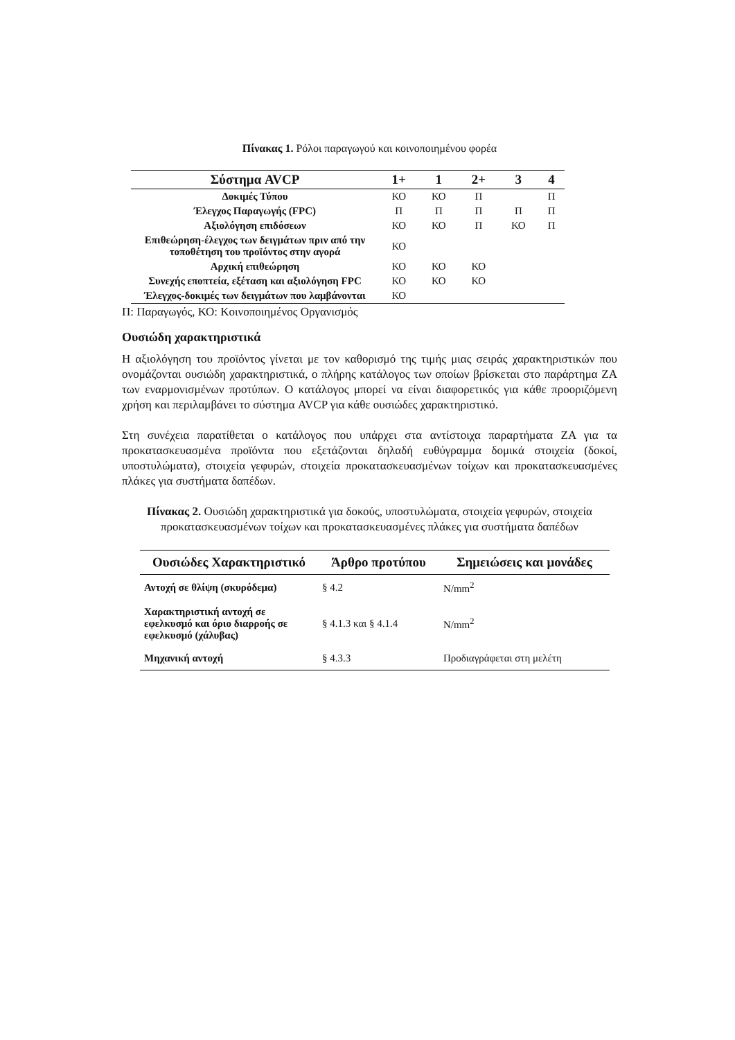Πίνακας 1. Ρόλοι παραγωγού και κοινοποιημένου φορέα
| Σύστημα AVCP | 1+ | 1 | 2+ | 3 | 4 |
| --- | --- | --- | --- | --- | --- |
| Δοκιμές Τύπου | ΚΟ | ΚΟ | Π | | Π |
| Έλεγχος Παραγωγής (FPC) | Π | Π | Π | Π | Π |
| Αξιολόγηση επιδόσεων | ΚΟ | ΚΟ | Π | ΚΟ | Π |
| Επιθεώρηση-έλεγχος των δειγμάτων πριν από την τοποθέτηση του προϊόντος στην αγορά | ΚΟ | | | | |
| Αρχική επιθεώρηση | ΚΟ | ΚΟ | ΚΟ | | |
| Συνεχής εποπτεία, εξέταση και αξιολόγηση FPC | ΚΟ | ΚΟ | ΚΟ | | |
| Έλεγχος-δοκιμές των δειγμάτων που λαμβάνονται | ΚΟ | | | | |
Π: Παραγωγός, ΚΟ: Κοινοποιημένος Οργανισμός
Ουσιώδη χαρακτηριστικά
Η αξιολόγηση του προϊόντος γίνεται με τον καθορισμό της τιμής μιας σειράς χαρακτηριστικών που ονομάζονται ουσιώδη χαρακτηριστικά, ο πλήρης κατάλογος των οποίων βρίσκεται στο παράρτημα ΖΑ των εναρμονισμένων προτύπων. Ο κατάλογος μπορεί να είναι διαφορετικός για κάθε προοριζόμενη χρήση και περιλαμβάνει το σύστημα AVCP για κάθε ουσιώδες χαρακτηριστικό.
Στη συνέχεια παρατίθεται ο κατάλογος που υπάρχει στα αντίστοιχα παραρτήματα ΖΑ για τα προκατασκευασμένα προϊόντα που εξετάζονται δηλαδή ευθύγραμμα δομικά στοιχεία (δοκοί, υποστυλώματα), στοιχεία γεφυρών, στοιχεία προκατασκευασμένων τοίχων και προκατασκευασμένες πλάκες για συστήματα δαπέδων.
Πίνακας 2. Ουσιώδη χαρακτηριστικά για δοκούς, υποστυλώματα, στοιχεία γεφυρών, στοιχεία προκατασκευασμένων τοίχων και προκατασκευασμένες πλάκες για συστήματα δαπέδων
| Ουσιώδες Χαρακτηριστικό | Άρθρο προτύπου | Σημειώσεις και μονάδες |
| --- | --- | --- |
| Αντοχή σε θλίψη (σκυρόδεμα) | § 4.2 | N/mm<sup>2</sup> |
| Χαρακτηριστική αντοχή σε εφελκυσμό και όριο διαρροής σε εφελκυσμό (χάλυβας) | § 4.1.3 και § 4.1.4 | N/mm<sup>2</sup> |
| Μηχανική αντοχή | § 4.3.3 | Προδιαγράφεται στη μελέτη |